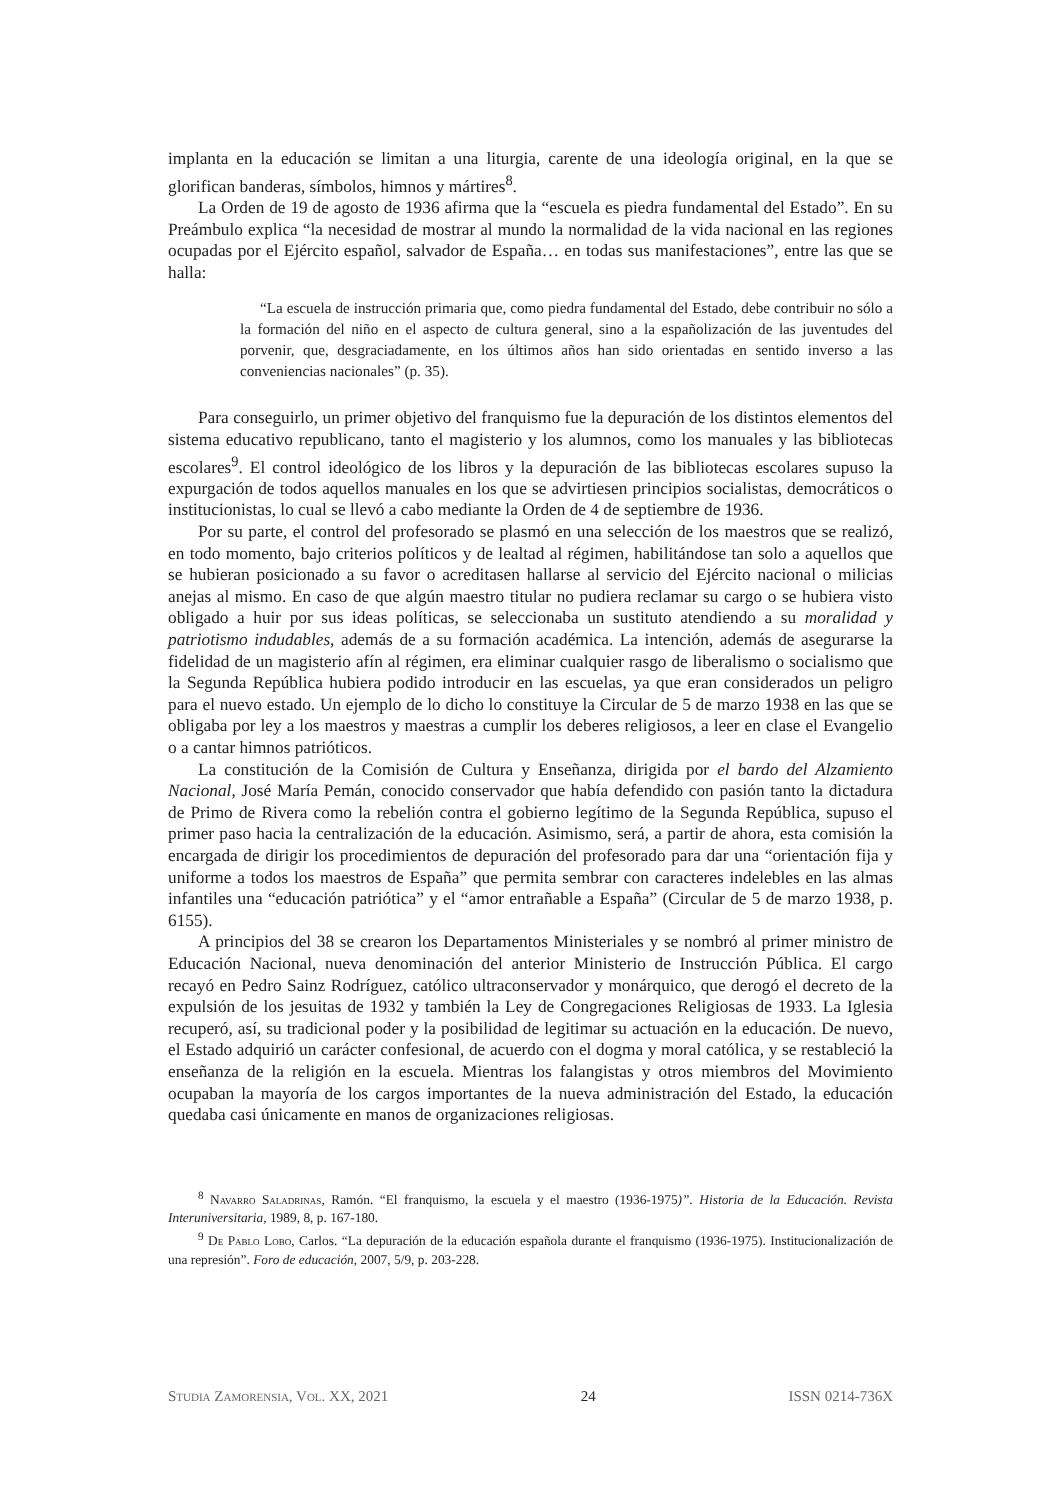implanta en la educación se limitan a una liturgia, carente de una ideología original, en la que se glorifican banderas, símbolos, himnos y mártires<sup>8</sup>.
La Orden de 19 de agosto de 1936 afirma que la “escuela es piedra fundamental del Estado”. En su Preámbulo explica “la necesidad de mostrar al mundo la normalidad de la vida nacional en las regiones ocupadas por el Ejército español, salvador de España… en todas sus manifestaciones”, entre las que se halla:
“La escuela de instrucción primaria que, como piedra fundamental del Estado, debe contribuir no sólo a la formación del niño en el aspecto de cultura general, sino a la españolización de las juventudes del porvenir, que, desgraciadamente, en los últimos años han sido orientadas en sentido inverso a las conveniencias nacionales” (p. 35).
Para conseguirlo, un primer objetivo del franquismo fue la depuración de los distintos elementos del sistema educativo republicano, tanto el magisterio y los alumnos, como los manuales y las bibliotecas escolares<sup>9</sup>. El control ideológico de los libros y la depuración de las bibliotecas escolares supuso la expurgación de todos aquellos manuales en los que se advirtiesen principios socialistas, democráticos o institucionistas, lo cual se llevó a cabo mediante la Orden de 4 de septiembre de 1936.
Por su parte, el control del profesorado se plasmó en una selección de los maestros que se realizó, en todo momento, bajo criterios políticos y de lealtad al régimen, habilitándose tan solo a aquellos que se hubieran posicionado a su favor o acreditasen hallarse al servicio del Ejército nacional o milicias anejas al mismo. En caso de que algún maestro titular no pudiera reclamar su cargo o se hubiera visto obligado a huir por sus ideas políticas, se seleccionaba un sustituto atendiendo a su moralidad y patriotismo indudables, además de a su formación académica. La intención, además de asegurarse la fidelidad de un magisterio afín al régimen, era eliminar cualquier rasgo de liberalismo o socialismo que la Segunda República hubiera podido introducir en las escuelas, ya que eran considerados un peligro para el nuevo estado. Un ejemplo de lo dicho lo constituye la Circular de 5 de marzo 1938 en las que se obligaba por ley a los maestros y maestras a cumplir los deberes religiosos, a leer en clase el Evangelio o a cantar himnos patrióticos.
La constitución de la Comisión de Cultura y Enseñanza, dirigida por el bardo del Alzamiento Nacional, José María Pemán, conocido conservador que había defendido con pasión tanto la dictadura de Primo de Rivera como la rebelión contra el gobierno legítimo de la Segunda República, supuso el primer paso hacia la centralización de la educación. Asimismo, será, a partir de ahora, esta comisión la encargada de dirigir los procedimientos de depuración del profesorado para dar una “orientación fija y uniforme a todos los maestros de España” que permita sembrar con caracteres indelebles en las almas infantiles una “educación patriótica” y el “amor entrañable a España” (Circular de 5 de marzo 1938, p. 6155).
A principios del 38 se crearon los Departamentos Ministeriales y se nombró al primer ministro de Educación Nacional, nueva denominación del anterior Ministerio de Instrucción Pública. El cargo recayó en Pedro Sainz Rodríguez, católico ultraconservador y monárquico, que derogó el decreto de la expulsión de los jesuitas de 1932 y también la Ley de Congregaciones Religiosas de 1933. La Iglesia recuperó, así, su tradicional poder y la posibilidad de legitimar su actuación en la educación. De nuevo, el Estado adquirió un carácter confesional, de acuerdo con el dogma y moral católica, y se restableció la enseñanza de la religión en la escuela. Mientras los falangistas y otros miembros del Movimiento ocupaban la mayoría de los cargos importantes de la nueva administración del Estado, la educación quedaba casi únicamente en manos de organizaciones religiosas.
<sup>8</sup> Navarro Saladrinas, Ramón. “El franquismo, la escuela y el maestro (1936-1975)”. Historia de la Educación. Revista Interuniversitaria, 1989, 8, p. 167-180.
<sup>9</sup> De Pablo Lobo, Carlos. “La depuración de la educación española durante el franquismo (1936-1975). Institucionalización de una represión”. Foro de educación, 2007, 5/9, p. 203-228.
Studia Zamorensia, Vol. XX, 2021 24 ISSN 0214-736X